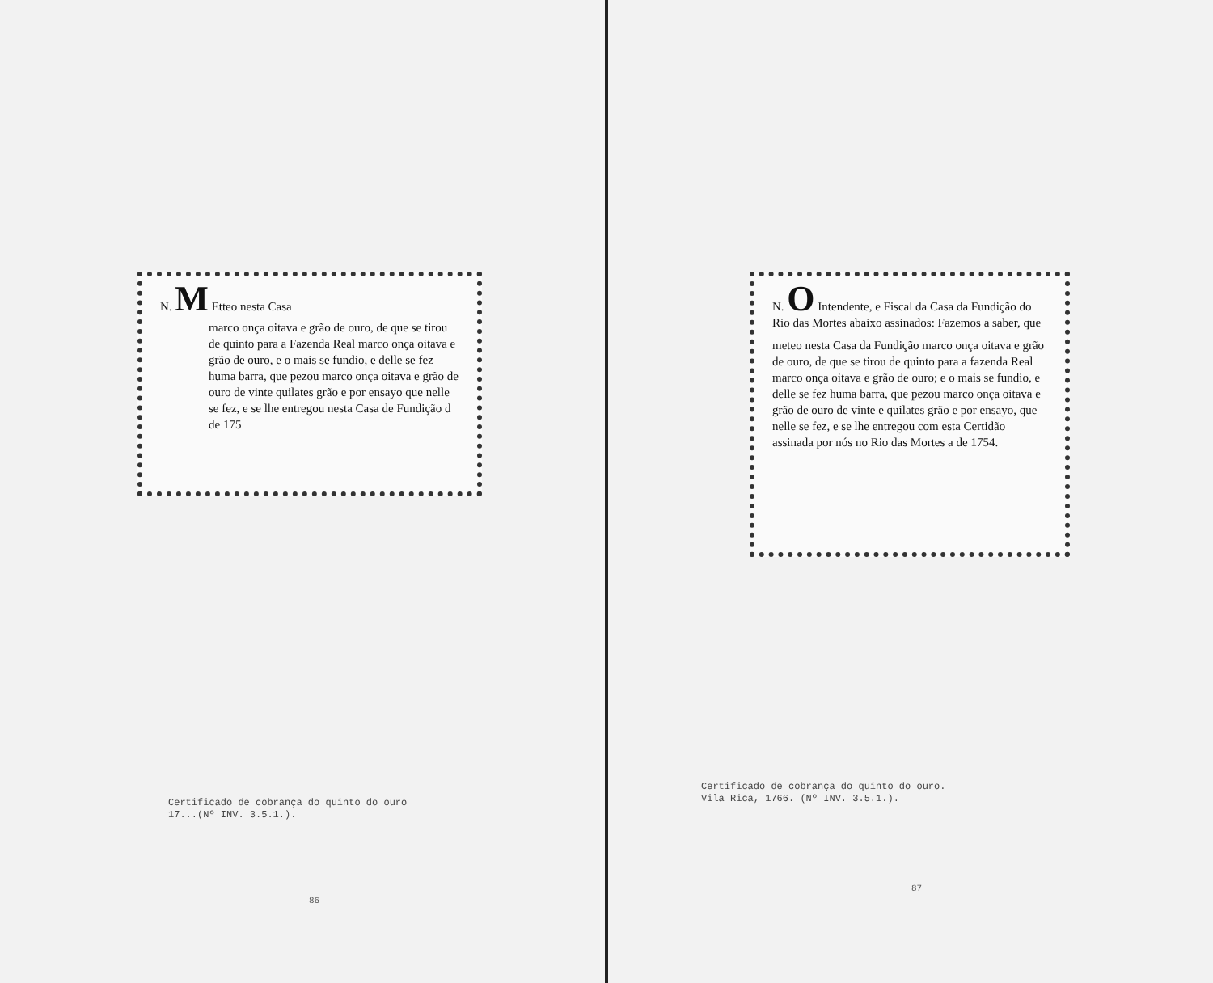N. M Etteo nesta Casa
marco onça oitava e grão de ouro, de que se tirou de quinto para a Fazenda Real marco onça oitava e grão de ouro, e o mais se fundio, e delle se fez huma barra, que pezou marco onça oitava e grão de ouro de vinte quilates grão e por ensayo que nelle se fez, e se lhe entregou nesta Casa de Fundição d de 175
Certificado de cobrança do quinto do ouro
17...(Nº INV. 3.5.1.).
86
N. O Intendente, e Fiscal da Casa da Fundição do Rio das Mortes abaixo assinados: Fazemos a saber, que
meteo nesta Casa da Fundição marco onça oitava e grão de ouro, de que se tirou de quinto para a fazenda Real marco onça oitava e grão de ouro; e o mais se fundio, e delle se fez huma barra, que pezou marco onça oitava e grão de ouro de vinte e quilates grão e por ensayo, que nelle se fez, e se lhe entregou com esta Certidão assinada por nós no Rio das Mortes a de 1754.
Certificado de cobrança do quinto do ouro.
Vila Rica, 1766. (Nº INV. 3.5.1.).
87